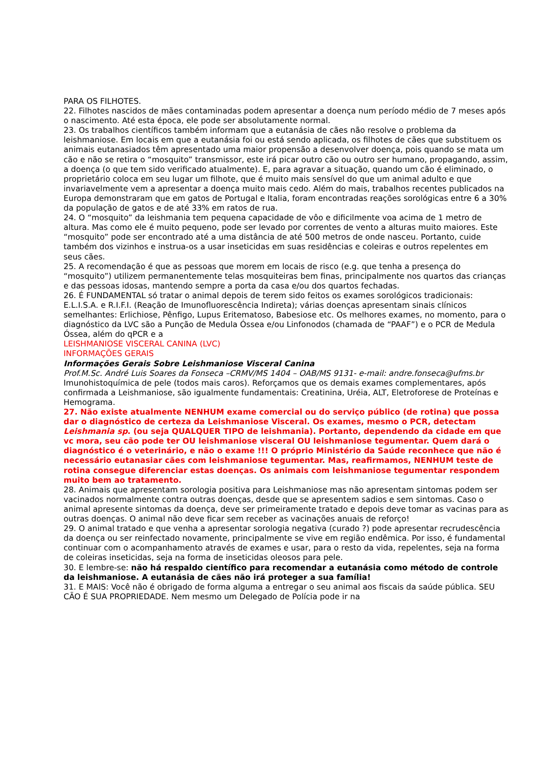PARA OS FILHOTES.
22. Filhotes nascidos de mães contaminadas podem apresentar a doença num período médio de 7 meses após o nascimento. Até esta época, ele pode ser absolutamente normal.
23. Os trabalhos científicos também informam que a eutanásia de cães não resolve o problema da leishmaniose. Em locais em que a eutanásia foi ou está sendo aplicada, os filhotes de cães que substituem os animais eutanasiados têm apresentado uma maior propensão a desenvolver doença, pois quando se mata um cão e não se retira o “mosquito” transmissor, este irá picar outro cão ou outro ser humano, propagando, assim, a doença (o que tem sido verificado atualmente). E, para agravar a situação, quando um cão é eliminado, o proprietário coloca em seu lugar um filhote, que é muito mais sensível do que um animal adulto e que invariavelmente vem a apresentar a doença muito mais cedo. Além do mais, trabalhos recentes publicados na Europa demonstraram que em gatos de Portugal e Italia, foram encontradas reações sorológicas entre 6 a 30% da população de gatos e de até 33% em ratos de rua.
24. O “mosquito” da leishmania tem pequena capacidade de vôo e dificilmente voa acima de 1 metro de altura. Mas como ele é muito pequeno, pode ser levado por correntes de vento a alturas muito maiores. Este “mosquito” pode ser encontrado até a uma distância de até 500 metros de onde nasceu. Portanto, cuide também dos vizinhos e instrua-os a usar inseticidas em suas residências e coleiras e outros repelentes em seus cães.
25. A recomendação é que as pessoas que morem em locais de risco (e.g. que tenha a presença do “mosquito”) utilizem permanentemente telas mosquiteiras bem finas, principalmente nos quartos das crianças e das pessoas idosas, mantendo sempre a porta da casa e/ou dos quartos fechadas.
26. É FUNDAMENTAL só tratar o animal depois de terem sido feitos os exames sorológicos tradicionais: E.L.I.S.A. e R.I.F.I. (Reação de Imunofluorescência Indireta); várias doenças apresentam sinais clínicos semelhantes: Erlichiose, Pênfigo, Lupus Eritematoso, Babesiose etc. Os melhores exames, no momento, para o diagnóstico da LVC são a Punção de Medula Óssea e/ou Linfonodos (chamada de “PAAF”) e o PCR de Medula Óssea, além do qPCR e a
LEISHMANIOSE VISCERAL CANINA (LVC)
INFORMAÇÕES GERAIS
Informações Gerais Sobre Leishmaniose Visceral Canina
Prof.M.Sc. André Luis Soares da Fonseca –CRMV/MS 1404 – OAB/MS 9131- e-mail: andre.fonseca@ufms.br
Imunohistoquímica de pele (todos mais caros). Reforçamos que os demais exames complementares, após confirmada a Leishmaniose, são igualmente fundamentais: Creatinina, Uréia, ALT, Eletroforese de Proteínas e Hemograma.
27. Não existe atualmente NENHUM exame comercial ou do serviço público (de rotina) que possa dar o diagnóstico de certeza da Leishmaniose Visceral. Os exames, mesmo o PCR, detectam Leishmania sp. (ou seja QUALQUER TIPO de leishmania). Portanto, dependendo da cidade em que vc mora, seu cão pode ter OU leishmaniose visceral OU leishmaniose tegumentar. Quem dará o diagnóstico é o veterinário, e não o exame !!! O próprio Ministério da Saúde reconhece que não é necessário eutanasiar cães com leishmaniose tegumentar. Mas, reafirmamos, NENHUM teste de rotina consegue diferenciar estas doenças. Os animais com leishmaniose tegumentar respondem muito bem ao tratamento.
28. Animais que apresentam sorologia positiva para Leishmaniose mas não apresentam sintomas podem ser vacinados normalmente contra outras doenças, desde que se apresentem sadios e sem sintomas. Caso o animal apresente sintomas da doença, deve ser primeiramente tratado e depois deve tomar as vacinas para as outras doenças. O animal não deve ficar sem receber as vacinações anuais de reforço!
29. O animal tratado e que venha a apresentar sorologia negativa (curado ?) pode apresentar recrudescência da doença ou ser reinfectado novamente, principalmente se vive em região endêmica. Por isso, é fundamental continuar com o acompanhamento através de exames e usar, para o resto da vida, repelentes, seja na forma de coleiras inseticidas, seja na forma de inseticidas oleosos para pele.
30. E lembre-se: não há respaldo científico para recomendar a eutanásia como método de controle da leishmaniose. A eutanásia de cães não irá proteger a sua família!
31. E MAIS: Você não é obrigado de forma alguma a entregar o seu animal aos fiscais da saúde pública. SEU CÃO É SUA PROPRIEDADE. Nem mesmo um Delegado de Polícia pode ir na